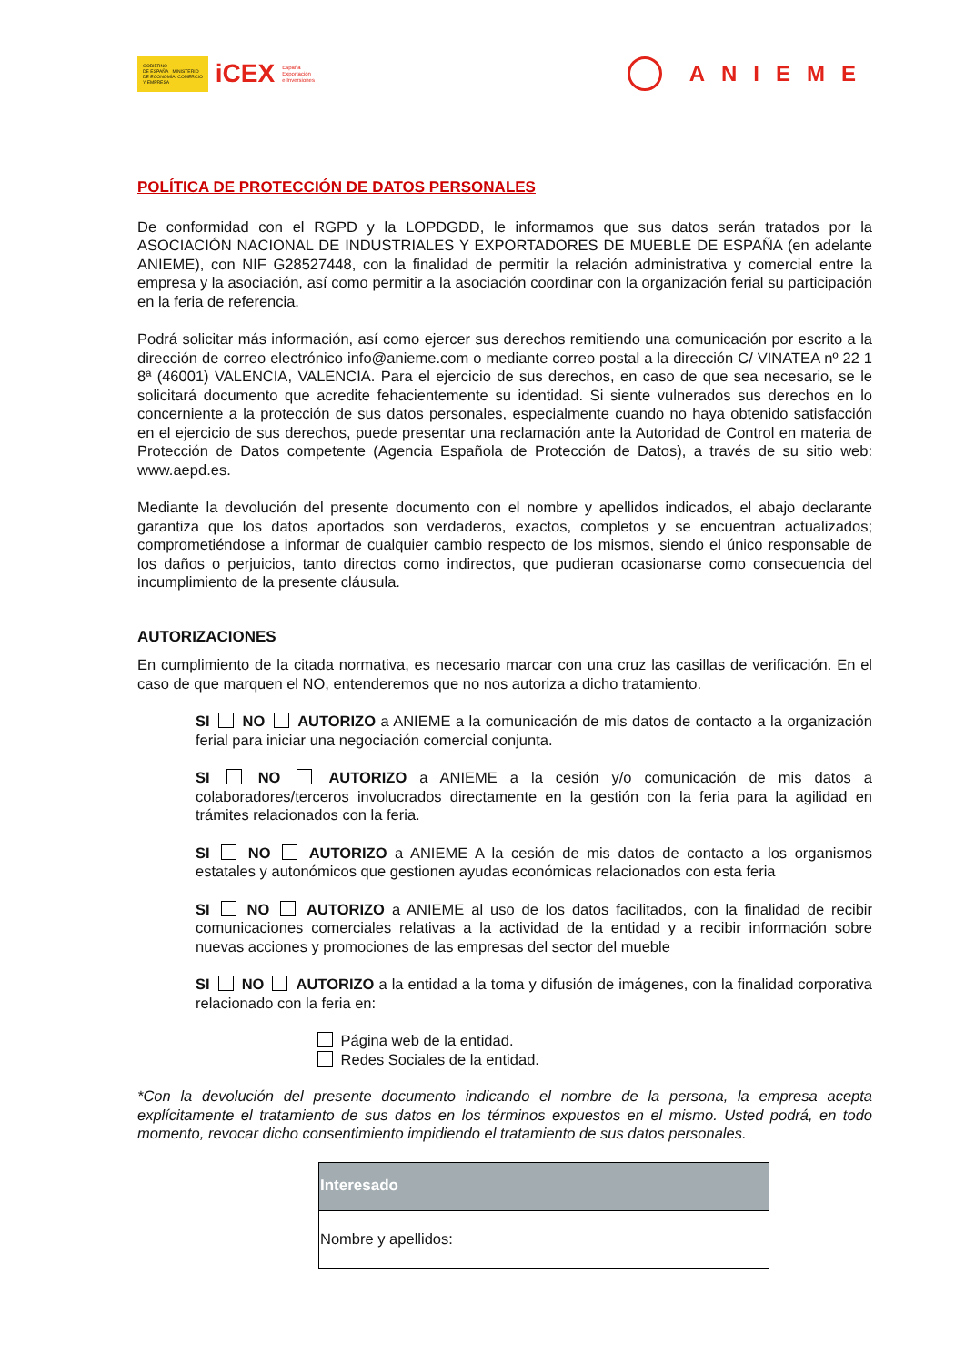GOBIERNO
DE ESPAÑA MINISTERIO
DE ECONOMÍA, COMERCIO
Y EMPRESA
iCEX España
Exportación
e Inversiones
ANIEME
POLÍTICA DE PROTECCIÓN DE DATOS PERSONALES
De conformidad con el RGPD y la LOPDGDD, le informamos que sus datos serán tratados por la ASOCIACIÓN NACIONAL DE INDUSTRIALES Y EXPORTADORES DE MUEBLE DE ESPAÑA (en adelante ANIEME), con NIF G28527448, con la finalidad de permitir la relación administrativa y comercial entre la empresa y la asociación, así como permitir a la asociación coordinar con la organización ferial su participación en la feria de referencia.
Podrá solicitar más información, así como ejercer sus derechos remitiendo una comunicación por escrito a la dirección de correo electrónico info@anieme.com o mediante correo postal a la dirección C/ VINATEA nº 22 1 8ª (46001) VALENCIA, VALENCIA. Para el ejercicio de sus derechos, en caso de que sea necesario, se le solicitará documento que acredite fehacientemente su identidad. Si siente vulnerados sus derechos en lo concerniente a la protección de sus datos personales, especialmente cuando no haya obtenido satisfacción en el ejercicio de sus derechos, puede presentar una reclamación ante la Autoridad de Control en materia de Protección de Datos competente (Agencia Española de Protección de Datos), a través de su sitio web: www.aepd.es.
Mediante la devolución del presente documento con el nombre y apellidos indicados, el abajo declarante garantiza que los datos aportados son verdaderos, exactos, completos y se encuentran actualizados; comprometiéndose a informar de cualquier cambio respecto de los mismos, siendo el único responsable de los daños o perjuicios, tanto directos como indirectos, que pudieran ocasionarse como consecuencia del incumplimiento de la presente cláusula.
AUTORIZACIONES
En cumplimiento de la citada normativa, es necesario marcar con una cruz las casillas de verificación. En el caso de que marquen el NO, entenderemos que no nos autoriza a dicho tratamiento.
SI NO AUTORIZO a ANIEME a la comunicación de mis datos de contacto a la organización ferial para iniciar una negociación comercial conjunta.
SI NO AUTORIZO a ANIEME a la cesión y/o comunicación de mis datos a colaboradores/terceros involucrados directamente en la gestión con la feria para la agilidad en trámites relacionados con la feria.
SI NO AUTORIZO a ANIEME A la cesión de mis datos de contacto a los organismos estatales y autonómicos que gestionen ayudas económicas relacionados con esta feria
SI NO AUTORIZO a ANIEME al uso de los datos facilitados, con la finalidad de recibir comunicaciones comerciales relativas a la actividad de la entidad y a recibir información sobre nuevas acciones y promociones de las empresas del sector del mueble
SI NO AUTORIZO a la entidad a la toma y difusión de imágenes, con la finalidad corporativa relacionado con la feria en:
Página web de la entidad.
Redes Sociales de la entidad.
*Con la devolución del presente documento indicando el nombre de la persona, la empresa acepta explícitamente el tratamiento de sus datos en los términos expuestos en el mismo. Usted podrá, en todo momento, revocar dicho consentimiento impidiendo el tratamiento de sus datos personales.
| Interesado |
| --- |
| Nombre y apellidos: |